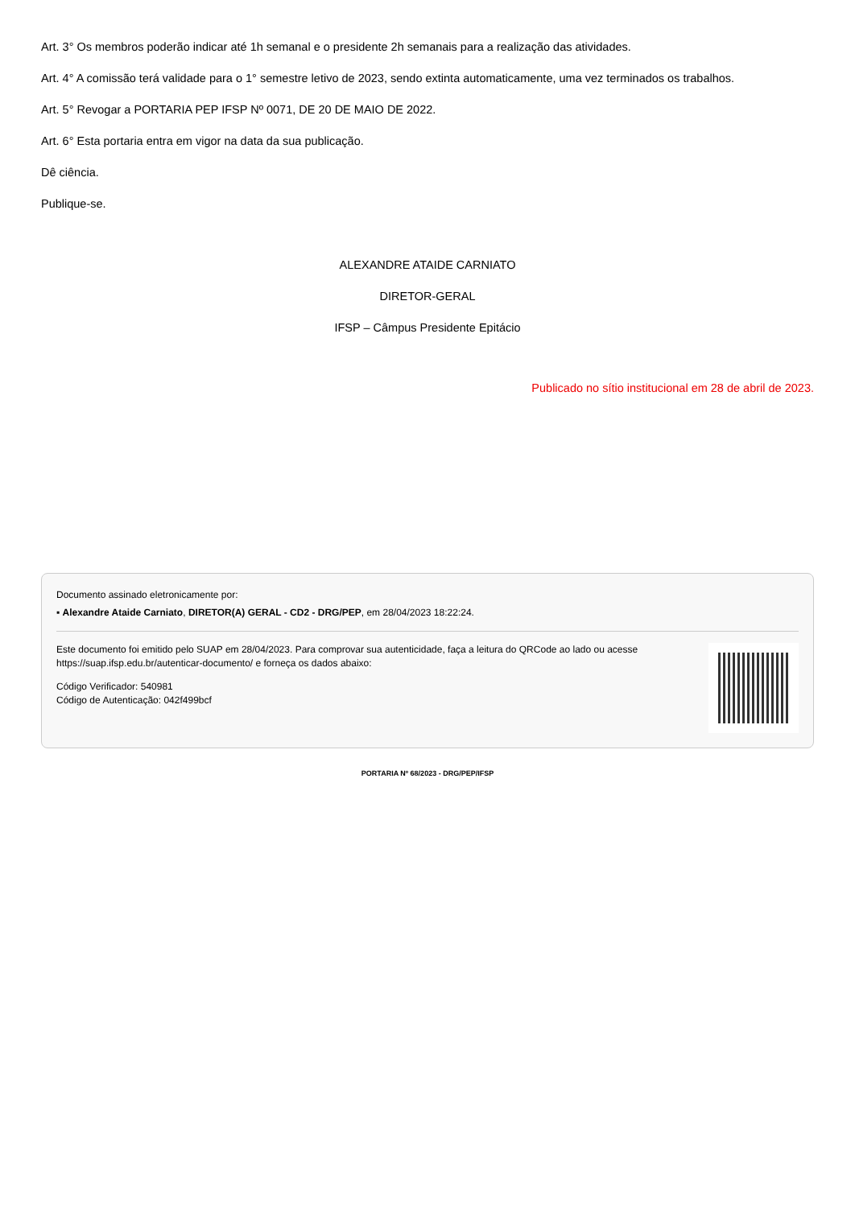Art. 3° Os membros poderão indicar até 1h semanal e o presidente 2h semanais para a realização das atividades.
Art. 4° A comissão terá validade para o 1° semestre letivo de 2023, sendo extinta automaticamente, uma vez terminados os trabalhos.
Art. 5° Revogar a PORTARIA PEP IFSP Nº 0071, DE 20 DE MAIO DE 2022.
Art. 6° Esta portaria entra em vigor na data da sua publicação.
Dê ciência.
Publique-se.
ALEXANDRE ATAIDE CARNIATO
DIRETOR-GERAL
IFSP – Câmpus Presidente Epitácio
Publicado no sítio institucional em 28 de abril de 2023.
Documento assinado eletronicamente por:
▪ Alexandre Ataide Carniato, DIRETOR(A) GERAL - CD2 - DRG/PEP, em 28/04/2023 18:22:24.
Este documento foi emitido pelo SUAP em 28/04/2023. Para comprovar sua autenticidade, faça a leitura do QRCode ao lado ou acesse https://suap.ifsp.edu.br/autenticar-documento/ e forneça os dados abaixo:
Código Verificador: 540981
Código de Autenticação: 042f499bcf
PORTARIA Nº 68/2023 - DRG/PEP/IFSP